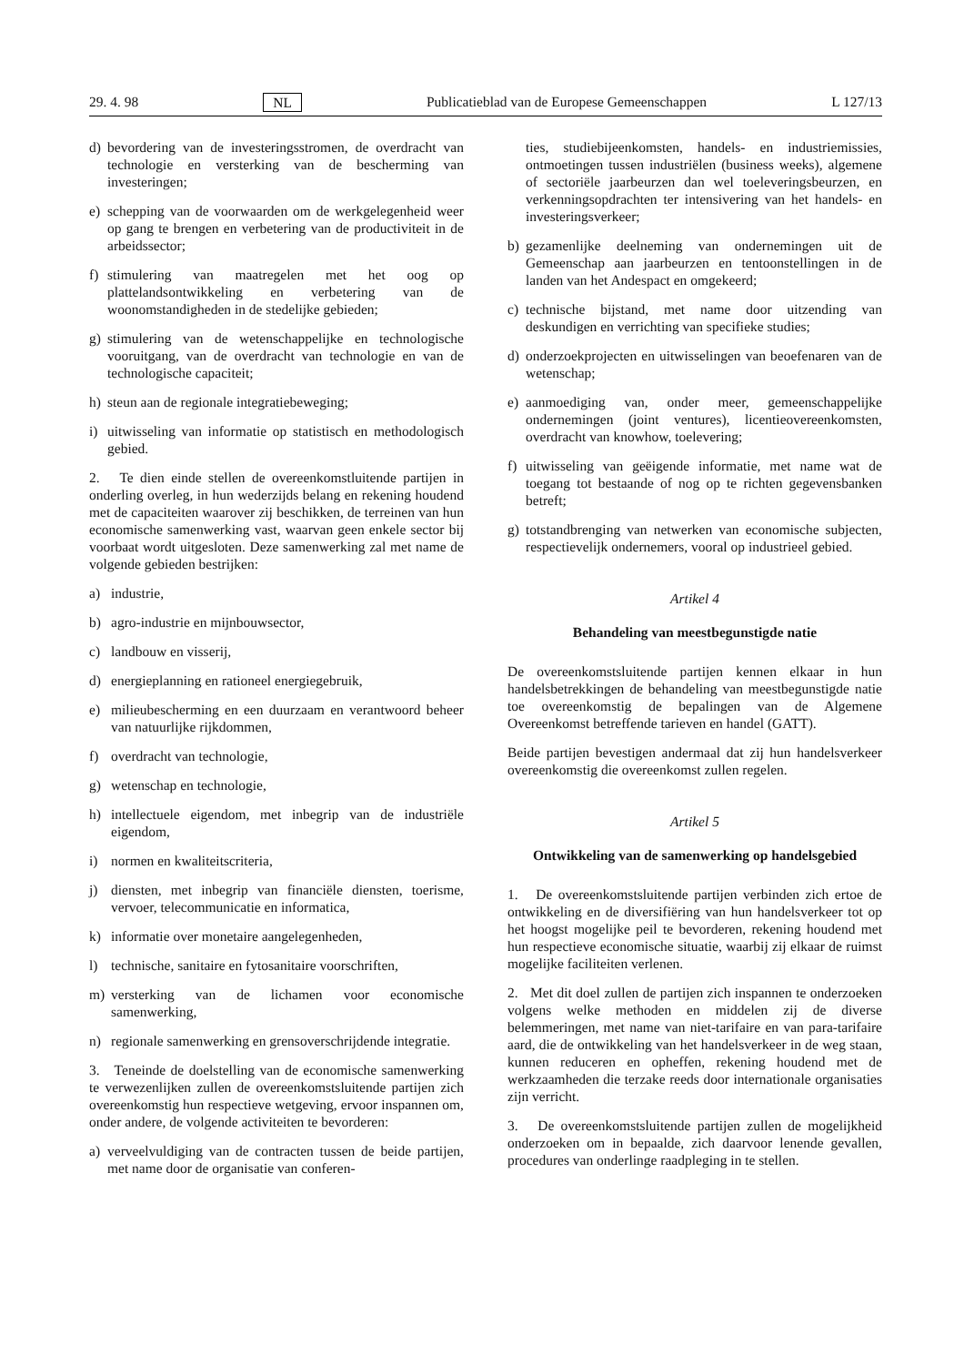29. 4. 98 NL Publicatieblad van de Europese Gemeenschappen L 127/13
d) bevordering van de investeringsstromen, de overdracht van technologie en versterking van de bescherming van investeringen;
e) schepping van de voorwaarden om de werkgelegenheid weer op gang te brengen en verbetering van de productiviteit in de arbeidssector;
f) stimulering van maatregelen met het oog op plattelandsontwikkeling en verbetering van de woonomstandigheden in de stedelijke gebieden;
g) stimulering van de wetenschappelijke en technologische vooruitgang, van de overdracht van technologie en van de technologische capaciteit;
h) steun aan de regionale integratiebeweging;
i) uitwisseling van informatie op statistisch en methodologisch gebied.
2. Te dien einde stellen de overeenkomstluitende partijen in onderling overleg, in hun wederzijds belang en rekening houdend met de capaciteiten waarover zij beschikken, de terreinen van hun economische samenwerking vast, waarvan geen enkele sector bij voorbaat wordt uitgesloten. Deze samenwerking zal met name de volgende gebieden bestrijken:
a) industrie,
b) agro-industrie en mijnbouwsector,
c) landbouw en visserij,
d) energieplanning en rationeel energiegebruik,
e) milieubescherming en een duurzaam en verantwoord beheer van natuurlijke rijkdommen,
f) overdracht van technologie,
g) wetenschap en technologie,
h) intellectuele eigendom, met inbegrip van de industriële eigendom,
i) normen en kwaliteitscriteria,
j) diensten, met inbegrip van financiële diensten, toerisme, vervoer, telecommunicatie en informatica,
k) informatie over monetaire aangelegenheden,
l) technische, sanitaire en fytosanitaire voorschriften,
m) versterking van de lichamen voor economische samenwerking,
n) regionale samenwerking en grensoverschrijdende integratie.
3. Teneinde de doelstelling van de economische samenwerking te verwezenlijken zullen de overeenkomstsluitende partijen zich overeenkomstig hun respectieve wetgeving, ervoor inspannen om, onder andere, de volgende activiteiten te bevorderen:
a) verveelvuldiging van de contracten tussen de beide partijen, met name door de organisatie van conferen-
ties, studiebijeenkomsten, handels- en industriemissies, ontmoetingen tussen industriëlen (business weeks), algemene of sectoriële jaarbeurzen dan wel toeleveringsbeurzen, en verkenningsopdrachten ter intensivering van het handels- en investeringsverkeer;
b) gezamenlijke deelneming van ondernemingen uit de Gemeenschap aan jaarbeurzen en tentoonstellingen in de landen van het Andespact en omgekeerd;
c) technische bijstand, met name door uitzending van deskundigen en verrichting van specifieke studies;
d) onderzoekprojecten en uitwisselingen van beoefenaren van de wetenschap;
e) aanmoediging van, onder meer, gemeenschappelijke ondernemingen (joint ventures), licentieovereenkomsten, overdracht van knowhow, toelevering;
f) uitwisseling van geëigende informatie, met name wat de toegang tot bestaande of nog op te richten gegevensbanken betreft;
g) totstandbrenging van netwerken van economische subjecten, respectievelijk ondernemers, vooral op industrieel gebied.
Artikel 4
Behandeling van meestbegunstigde natie
De overeenkomstsluitende partijen kennen elkaar in hun handelsbetrekkingen de behandeling van meestbegunstigde natie toe overeenkomstig de bepalingen van de Algemene Overeenkomst betreffende tarieven en handel (GATT).
Beide partijen bevestigen andermaal dat zij hun handelsverkeer overeenkomstig die overeenkomst zullen regelen.
Artikel 5
Ontwikkeling van de samenwerking op handelsgebied
1. De overeenkomstsluitende partijen verbinden zich ertoe de ontwikkeling en de diversifiëring van hun handelsverkeer tot op het hoogst mogelijke peil te bevorderen, rekening houdend met hun respectieve economische situatie, waarbij zij elkaar de ruimst mogelijke faciliteiten verlenen.
2. Met dit doel zullen de partijen zich inspannen te onderzoeken volgens welke methoden en middelen zij de diverse belemmeringen, met name van niet-tarifaire en van para-tarifaire aard, die de ontwikkeling van het handelsverkeer in de weg staan, kunnen reduceren en opheffen, rekening houdend met de werkzaamheden die terzake reeds door internationale organisaties zijn verricht.
3. De overeenkomstsluitende partijen zullen de mogelijkheid onderzoeken om in bepaalde, zich daarvoor lenende gevallen, procedures van onderlinge raadpleging in te stellen.